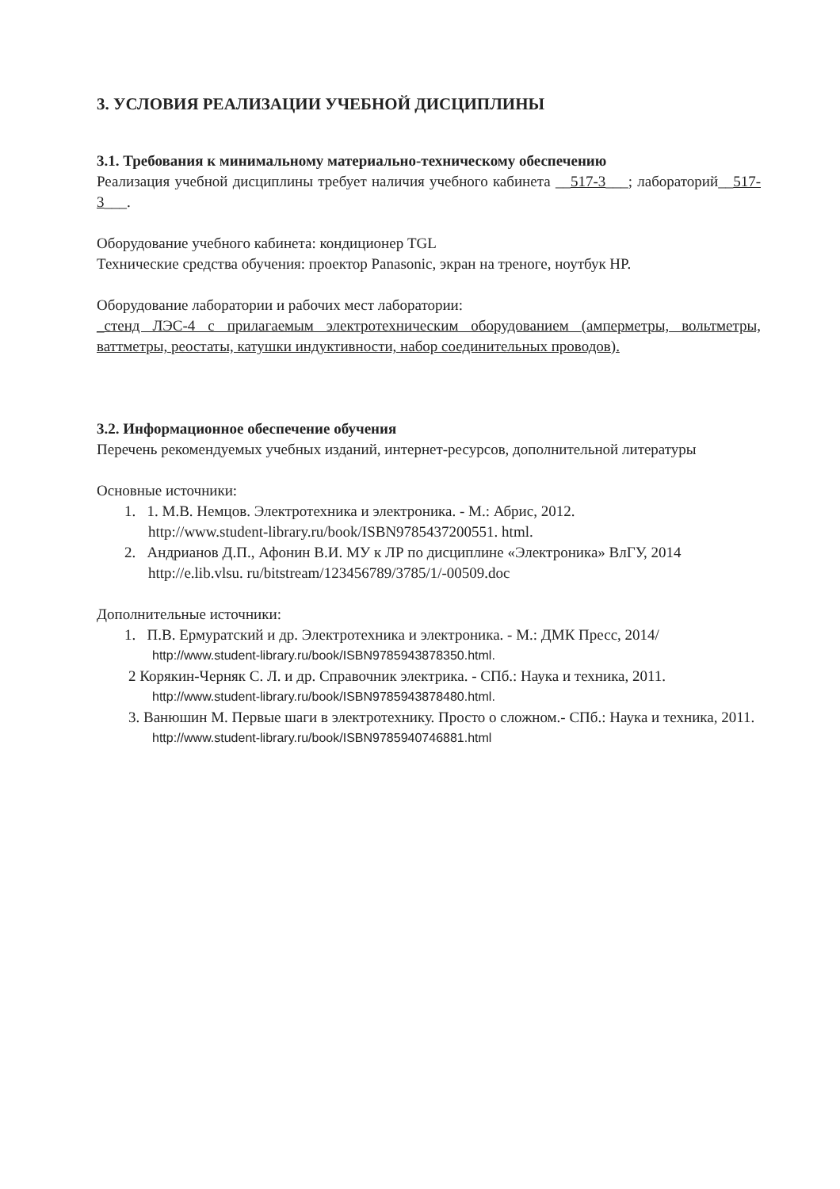3. УСЛОВИЯ РЕАЛИЗАЦИИ УЧЕБНОЙ ДИСЦИПЛИНЫ
3.1. Требования к минимальному материально-техническому обеспечению
Реализация учебной дисциплины требует наличия учебного кабинета __517-3___; лабораторий__517-3___.
Оборудование учебного кабинета: кондиционер TGL
Технические средства обучения: проектор Panasonic, экран на треноге, ноутбук HP.
Оборудование лаборатории и рабочих мест лаборатории:
_стенд ЛЭС-4 с прилагаемым электротехническим оборудованием (амперметры, вольтметры, ваттметры, реостаты, катушки индуктивности, набор соединительных проводов).
3.2. Информационное обеспечение обучения
Перечень рекомендуемых учебных изданий, интернет-ресурсов, дополнительной литературы
Основные источники:
1. 1. М.В. Немцов. Электротехника и электроника. - М.: Абрис, 2012.
http://www.student-library.ru/book/ISBN9785437200551. html.
2. Андрианов Д.П., Афонин В.И. МУ к ЛР по дисциплине «Электроника» ВлГУ, 2014
http://e.lib.vlsu. ru/bitstream/123456789/3785/1/-00509.doc
Дополнительные источники:
1. П.В. Ермуратский и др. Электротехника и электроника. - М.: ДМК Пресс, 2014/
http://www.student-library.ru/book/ISBN9785943878350.html.
2 Корякин-Черняк С. Л. и др. Справочник электрика. - СПб.: Наука и техника, 2011.
http://www.student-library.ru/book/ISBN9785943878480.html.
3. Ванюшин М. Первые шаги в электротехнику. Просто о сложном.- СПб.: Наука и техника, 2011.
http://www.student-library.ru/book/ISBN9785940746881.html